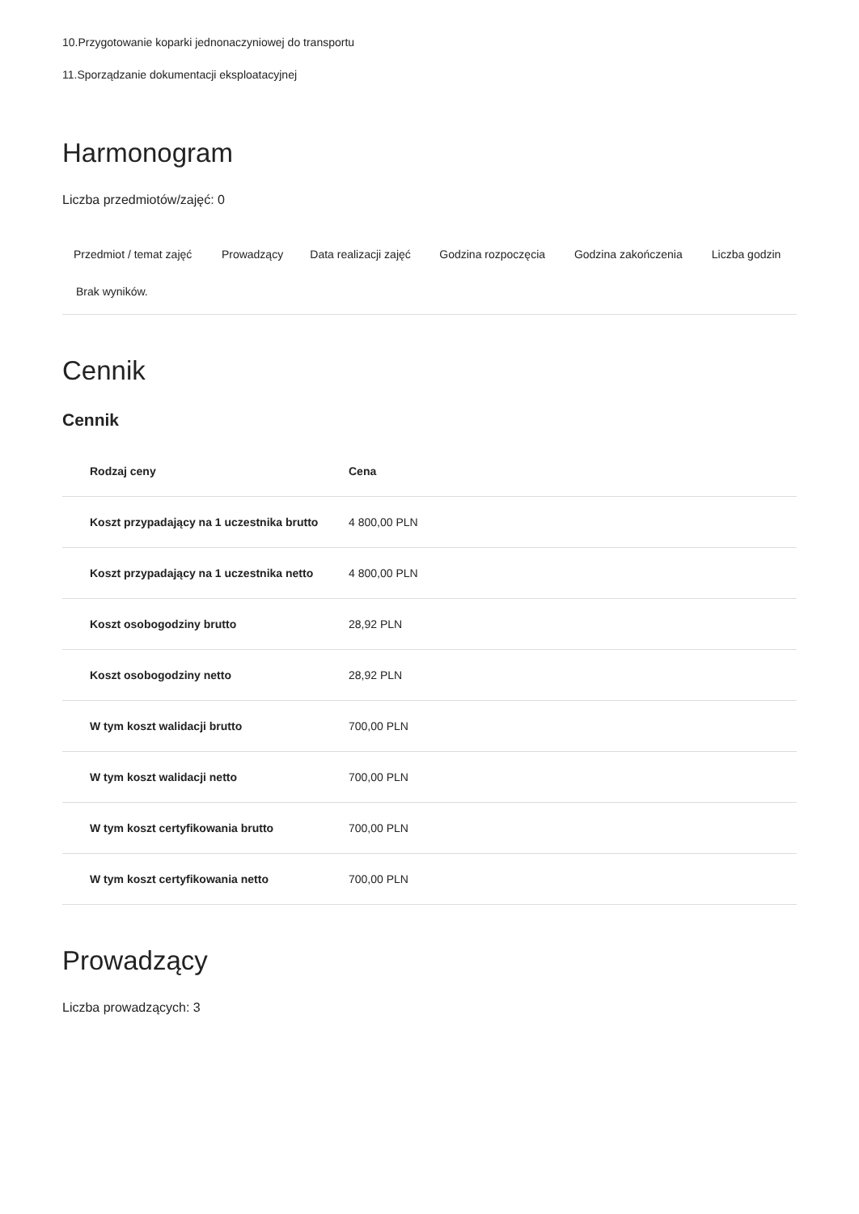10.Przygotowanie koparki jednonaczyniowej do transportu
11.Sporządzanie dokumentacji eksploatacyjnej
Harmonogram
Liczba przedmiotów/zajęć: 0
| Przedmiot / temat zajęć | Prowadzący | Data realizacji zajęć | Godzina rozpoczęcia | Godzina zakończenia | Liczba godzin |
| --- | --- | --- | --- | --- | --- |
| Brak wyników. | | | | | |
Cennik
Cennik
| Rodzaj ceny | Cena |
| --- | --- |
| Koszt przypadający na 1 uczestnika brutto | 4 800,00 PLN |
| Koszt przypadający na 1 uczestnika netto | 4 800,00 PLN |
| Koszt osobogodziny brutto | 28,92 PLN |
| Koszt osobogodziny netto | 28,92 PLN |
| W tym koszt walidacji brutto | 700,00 PLN |
| W tym koszt walidacji netto | 700,00 PLN |
| W tym koszt certyfikowania brutto | 700,00 PLN |
| W tym koszt certyfikowania netto | 700,00 PLN |
Prowadzący
Liczba prowadzących: 3